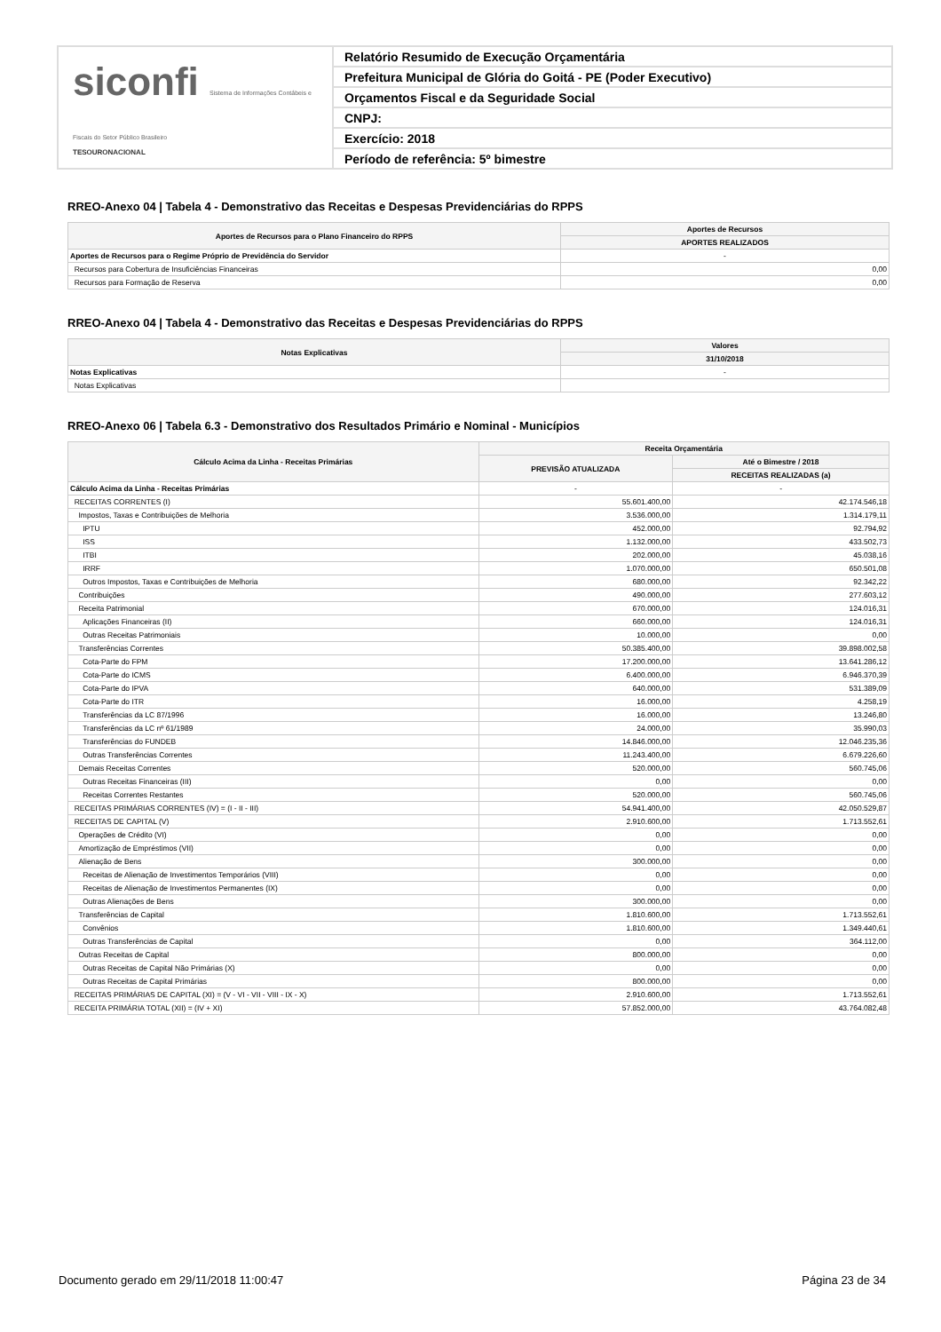siconfi Sistema de Informações Contábeis e Fiscais do Setor Público Brasileiro
TESOURONACIONAL
Relatório Resumido de Execução Orçamentária
Prefeitura Municipal de Glória do Goitá - PE (Poder Executivo)
Orçamentos Fiscal e da Seguridade Social
CNPJ:
Exercício: 2018
Período de referência: 5º bimestre
RREO-Anexo 04 | Tabela 4 - Demonstrativo das Receitas e Despesas Previdenciárias do RPPS
| Aportes de Recursos para o Plano Financeiro do RPPS | Aportes de Recursos |
| --- | --- |
| | APORTES REALIZADOS |
| Aportes de Recursos para o Regime Próprio de Previdência do Servidor | - |
| Recursos para Cobertura de Insuficiências Financeiras | 0,00 |
| Recursos para Formação de Reserva | 0,00 |
RREO-Anexo 04 | Tabela 4 - Demonstrativo das Receitas e Despesas Previdenciárias do RPPS
| Notas Explicativas | Valores |
| --- | --- |
| | 31/10/2018 |
| Notas Explicativas | - |
| Notas Explicativas | |
RREO-Anexo 06 | Tabela 6.3 - Demonstrativo dos Resultados Primário e Nominal - Municípios
| Cálculo Acima da Linha - Receitas Primárias | Receita Orçamentária | |
| --- | --- | --- |
| | PREVISÃO ATUALIZADA | Até o Bimestre / 2018 |
| | | RECEITAS REALIZADAS (a) |
| Cálculo Acima da Linha - Receitas Primárias | - | - |
| RECEITAS CORRENTES (I) | 55.601.400,00 | 42.174.546,18 |
| Impostos, Taxas e Contribuições de Melhoria | 3.536.000,00 | 1.314.179,11 |
| IPTU | 452.000,00 | 92.794,92 |
| ISS | 1.132.000,00 | 433.502,73 |
| ITBI | 202.000,00 | 45.038,16 |
| IRRF | 1.070.000,00 | 650.501,08 |
| Outros Impostos, Taxas e Contribuições de Melhoria | 680.000,00 | 92.342,22 |
| Contribuições | 490.000,00 | 277.603,12 |
| Receita Patrimonial | 670.000,00 | 124.016,31 |
| Aplicações Financeiras (II) | 660.000,00 | 124.016,31 |
| Outras Receitas Patrimoniais | 10.000,00 | 0,00 |
| Transferências Correntes | 50.385.400,00 | 39.898.002,58 |
| Cota-Parte do FPM | 17.200.000,00 | 13.641.286,12 |
| Cota-Parte do ICMS | 6.400.000,00 | 6.946.370,39 |
| Cota-Parte do IPVA | 640.000,00 | 531.389,09 |
| Cota-Parte do ITR | 16.000,00 | 4.258,19 |
| Transferências da LC 87/1996 | 16.000,00 | 13.246,80 |
| Transferências da LC nº 61/1989 | 24.000,00 | 35.990,03 |
| Transferências do FUNDEB | 14.846.000,00 | 12.046.235,36 |
| Outras Transferências Correntes | 11.243.400,00 | 6.679.226,60 |
| Demais Receitas Correntes | 520.000,00 | 560.745,06 |
| Outras Receitas Financeiras (III) | 0,00 | 0,00 |
| Receitas Correntes Restantes | 520.000,00 | 560.745,06 |
| RECEITAS PRIMÁRIAS CORRENTES (IV) = (I - II - III) | 54.941.400,00 | 42.050.529,87 |
| RECEITAS DE CAPITAL (V) | 2.910.600,00 | 1.713.552,61 |
| Operações de Crédito (VI) | 0,00 | 0,00 |
| Amortização de Empréstimos (VII) | 0,00 | 0,00 |
| Alienação de Bens | 300.000,00 | 0,00 |
| Receitas de Alienação de Investimentos Temporários (VIII) | 0,00 | 0,00 |
| Receitas de Alienação de Investimentos Permanentes (IX) | 0,00 | 0,00 |
| Outras Alienações de Bens | 300.000,00 | 0,00 |
| Transferências de Capital | 1.810.600,00 | 1.713.552,61 |
| Convênios | 1.810.600,00 | 1.349.440,61 |
| Outras Transferências de Capital | 0,00 | 364.112,00 |
| Outras Receitas de Capital | 800.000,00 | 0,00 |
| Outras Receitas de Capital Não Primárias (X) | 0,00 | 0,00 |
| Outras Receitas de Capital Primárias | 800.000,00 | 0,00 |
| RECEITAS PRIMÁRIAS DE CAPITAL (XI) = (V - VI - VII - VIII - IX - X) | 2.910.600,00 | 1.713.552,61 |
| RECEITA PRIMÁRIA TOTAL (XII) = (IV + XI) | 57.852.000,00 | 43.764.082,48 |
Documento gerado em 29/11/2018 11:00:47 Página 23 de 34